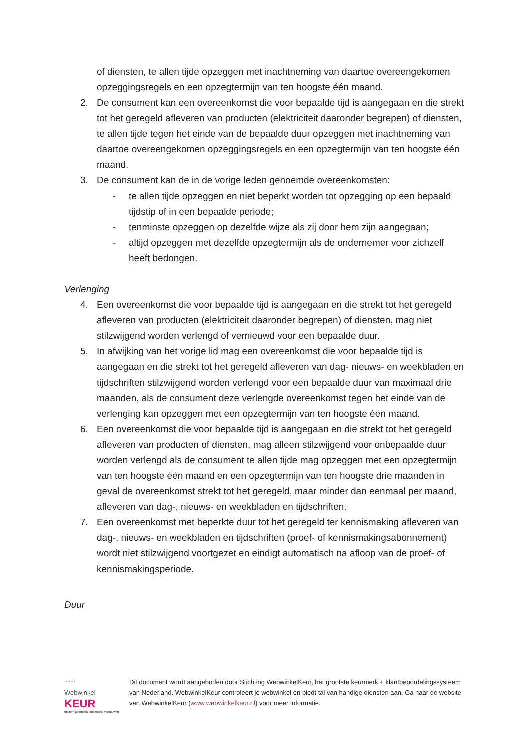of diensten, te allen tijde opzeggen met inachtneming van daartoe overeengekomen opzeggingsregels en een opzegtermijn van ten hoogste één maand.
2. De consument kan een overeenkomst die voor bepaalde tijd is aangegaan en die strekt tot het geregeld afleveren van producten (elektriciteit daaronder begrepen) of diensten, te allen tijde tegen het einde van de bepaalde duur opzeggen met inachtneming van daartoe overeengekomen opzeggingsregels en een opzegtermijn van ten hoogste één maand.
3. De consument kan de in de vorige leden genoemde overeenkomsten:
- te allen tijde opzeggen en niet beperkt worden tot opzegging op een bepaald tijdstip of in een bepaalde periode;
- tenminste opzeggen op dezelfde wijze als zij door hem zijn aangegaan;
- altijd opzeggen met dezelfde opzegtermijn als de ondernemer voor zichzelf heeft bedongen.
Verlenging
4. Een overeenkomst die voor bepaalde tijd is aangegaan en die strekt tot het geregeld afleveren van producten (elektriciteit daaronder begrepen) of diensten, mag niet stilzwijgend worden verlengd of vernieuwd voor een bepaalde duur.
5. In afwijking van het vorige lid mag een overeenkomst die voor bepaalde tijd is aangegaan en die strekt tot het geregeld afleveren van dag- nieuws- en weekbladen en tijdschriften stilzwijgend worden verlengd voor een bepaalde duur van maximaal drie maanden, als de consument deze verlengde overeenkomst tegen het einde van de verlenging kan opzeggen met een opzegtermijn van ten hoogste één maand.
6. Een overeenkomst die voor bepaalde tijd is aangegaan en die strekt tot het geregeld afleveren van producten of diensten, mag alleen stilzwijgend voor onbepaalde duur worden verlengd als de consument te allen tijde mag opzeggen met een opzegtermijn van ten hoogste één maand en een opzegtermijn van ten hoogste drie maanden in geval de overeenkomst strekt tot het geregeld, maar minder dan eenmaal per maand, afleveren van dag-, nieuws- en weekbladen en tijdschriften.
7. Een overeenkomst met beperkte duur tot het geregeld ter kennismaking afleveren van dag-, nieuws- en weekbladen en tijdschriften (proef- of kennismakingsabonnement) wordt niet stilzwijgend voortgezet en eindigt automatisch na afloop van de proef- of kennismakingsperiode.
Duur
*******
Webwinkel
KEUR
modern keurmerk, ouderwets vertrouwen
Dit document wordt aangeboden door Stichting WebwinkelKeur, het grootste keurmerk + klantbeoordelingssysteem van Nederland. WebwinkelKeur controleert je webwinkel en biedt tal van handige diensten aan. Ga naar de website van WebwinkelKeur (www.webwinkelkeur.nl) voor meer informatie.